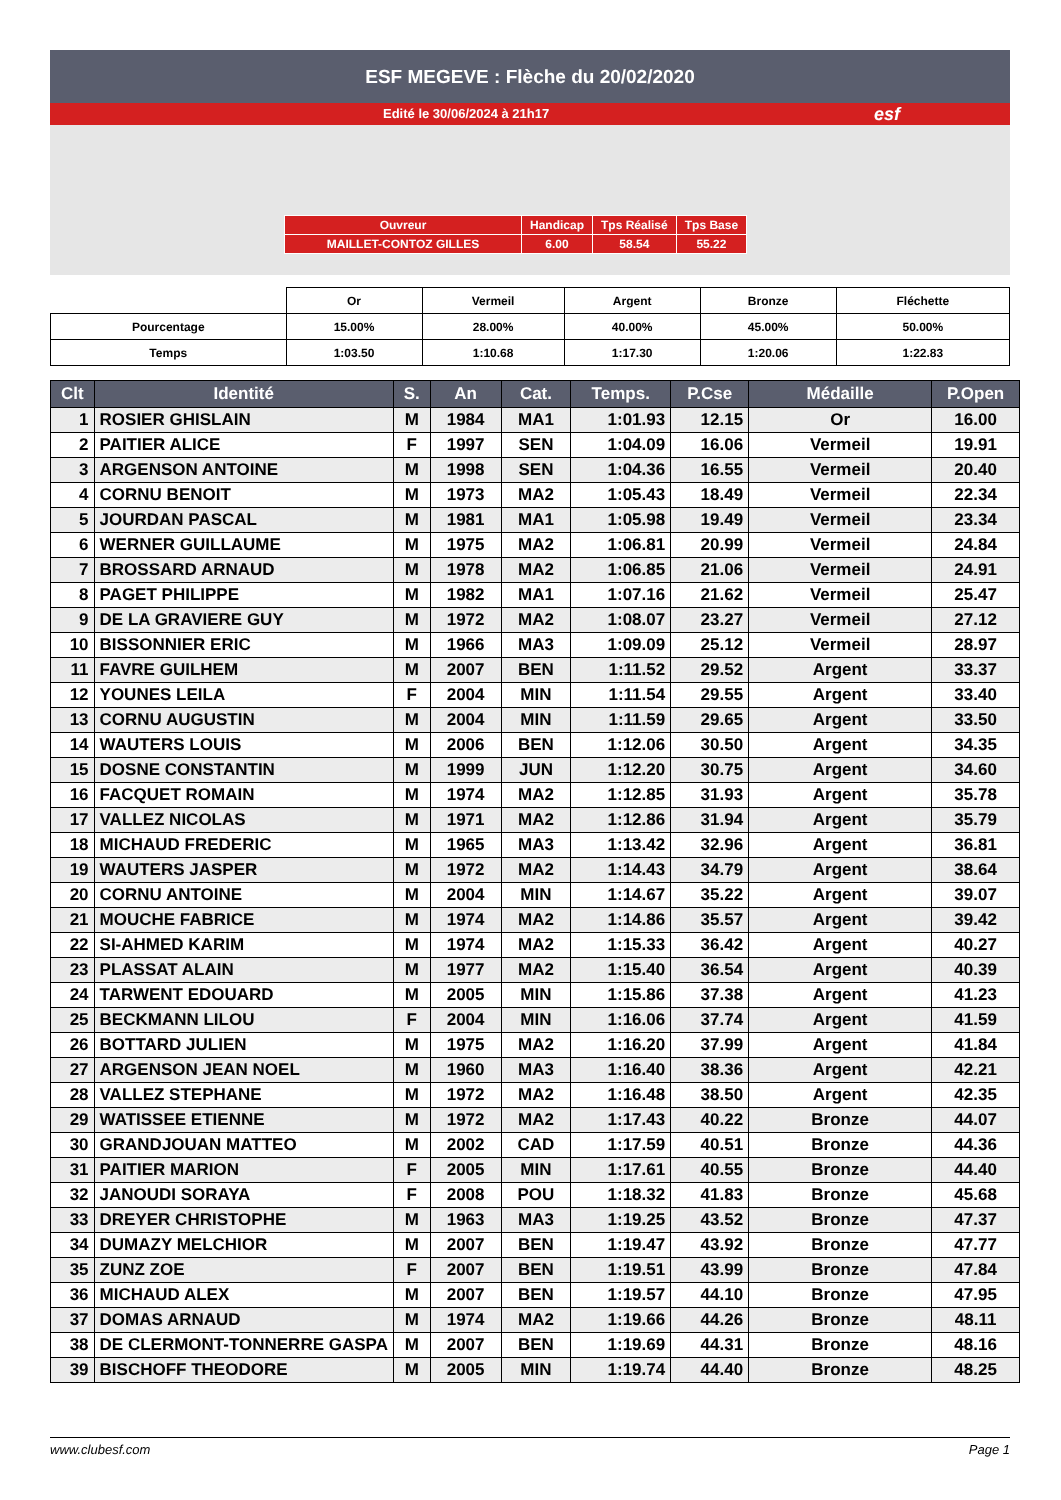ESF MEGEVE : Flèche du 20/02/2020
Edité le 30/06/2024 à 21h17 esf
| Ouvreur | Handicap | Tps Réalisé | Tps Base |
| MAILLET-CONTOZ GILLES | 6.00 | 58.54 | 55.22 |
| | Or | Vermeil | Argent | Bronze | Fléchette |
| Pourcentage | 15.00% | 28.00% | 40.00% | 45.00% | 50.00% |
| Temps | 1:03.50 | 1:10.68 | 1:17.30 | 1:20.06 | 1:22.83 |
| Clt | Identité | S. | An | Cat. | Temps. | P.Cse | Médaille | P.Open |
| --- | --- | --- | --- | --- | --- | --- | --- | --- |
| 1 | ROSIER GHISLAIN | M | 1984 | MA1 | 1:01.93 | 12.15 | Or | 16.00 |
| 2 | PAITIER ALICE | F | 1997 | SEN | 1:04.09 | 16.06 | Vermeil | 19.91 |
| 3 | ARGENSON ANTOINE | M | 1998 | SEN | 1:04.36 | 16.55 | Vermeil | 20.40 |
| 4 | CORNU BENOIT | M | 1973 | MA2 | 1:05.43 | 18.49 | Vermeil | 22.34 |
| 5 | JOURDAN PASCAL | M | 1981 | MA1 | 1:05.98 | 19.49 | Vermeil | 23.34 |
| 6 | WERNER GUILLAUME | M | 1975 | MA2 | 1:06.81 | 20.99 | Vermeil | 24.84 |
| 7 | BROSSARD ARNAUD | M | 1978 | MA2 | 1:06.85 | 21.06 | Vermeil | 24.91 |
| 8 | PAGET PHILIPPE | M | 1982 | MA1 | 1:07.16 | 21.62 | Vermeil | 25.47 |
| 9 | DE LA GRAVIERE GUY | M | 1972 | MA2 | 1:08.07 | 23.27 | Vermeil | 27.12 |
| 10 | BISSONNIER ERIC | M | 1966 | MA3 | 1:09.09 | 25.12 | Vermeil | 28.97 |
| 11 | FAVRE GUILHEM | M | 2007 | BEN | 1:11.52 | 29.52 | Argent | 33.37 |
| 12 | YOUNES LEILA | F | 2004 | MIN | 1:11.54 | 29.55 | Argent | 33.40 |
| 13 | CORNU AUGUSTIN | M | 2004 | MIN | 1:11.59 | 29.65 | Argent | 33.50 |
| 14 | WAUTERS LOUIS | M | 2006 | BEN | 1:12.06 | 30.50 | Argent | 34.35 |
| 15 | DOSNE CONSTANTIN | M | 1999 | JUN | 1:12.20 | 30.75 | Argent | 34.60 |
| 16 | FACQUET ROMAIN | M | 1974 | MA2 | 1:12.85 | 31.93 | Argent | 35.78 |
| 17 | VALLEZ NICOLAS | M | 1971 | MA2 | 1:12.86 | 31.94 | Argent | 35.79 |
| 18 | MICHAUD FREDERIC | M | 1965 | MA3 | 1:13.42 | 32.96 | Argent | 36.81 |
| 19 | WAUTERS JASPER | M | 1972 | MA2 | 1:14.43 | 34.79 | Argent | 38.64 |
| 20 | CORNU ANTOINE | M | 2004 | MIN | 1:14.67 | 35.22 | Argent | 39.07 |
| 21 | MOUCHE FABRICE | M | 1974 | MA2 | 1:14.86 | 35.57 | Argent | 39.42 |
| 22 | SI-AHMED KARIM | M | 1974 | MA2 | 1:15.33 | 36.42 | Argent | 40.27 |
| 23 | PLASSAT ALAIN | M | 1977 | MA2 | 1:15.40 | 36.54 | Argent | 40.39 |
| 24 | TARWENT EDOUARD | M | 2005 | MIN | 1:15.86 | 37.38 | Argent | 41.23 |
| 25 | BECKMANN LILOU | F | 2004 | MIN | 1:16.06 | 37.74 | Argent | 41.59 |
| 26 | BOTTARD JULIEN | M | 1975 | MA2 | 1:16.20 | 37.99 | Argent | 41.84 |
| 27 | ARGENSON JEAN NOEL | M | 1960 | MA3 | 1:16.40 | 38.36 | Argent | 42.21 |
| 28 | VALLEZ STEPHANE | M | 1972 | MA2 | 1:16.48 | 38.50 | Argent | 42.35 |
| 29 | WATISSEE ETIENNE | M | 1972 | MA2 | 1:17.43 | 40.22 | Bronze | 44.07 |
| 30 | GRANDJOUAN MATTEO | M | 2002 | CAD | 1:17.59 | 40.51 | Bronze | 44.36 |
| 31 | PAITIER MARION | F | 2005 | MIN | 1:17.61 | 40.55 | Bronze | 44.40 |
| 32 | JANOUDI SORAYA | F | 2008 | POU | 1:18.32 | 41.83 | Bronze | 45.68 |
| 33 | DREYER CHRISTOPHE | M | 1963 | MA3 | 1:19.25 | 43.52 | Bronze | 47.37 |
| 34 | DUMAZY MELCHIOR | M | 2007 | BEN | 1:19.47 | 43.92 | Bronze | 47.77 |
| 35 | ZUNZ ZOE | F | 2007 | BEN | 1:19.51 | 43.99 | Bronze | 47.84 |
| 36 | MICHAUD ALEX | M | 2007 | BEN | 1:19.57 | 44.10 | Bronze | 47.95 |
| 37 | DOMAS ARNAUD | M | 1974 | MA2 | 1:19.66 | 44.26 | Bronze | 48.11 |
| 38 | DE CLERMONT-TONNERRE GASPA | M | 2007 | BEN | 1:19.69 | 44.31 | Bronze | 48.16 |
| 39 | BISCHOFF THEODORE | M | 2005 | MIN | 1:19.74 | 44.40 | Bronze | 48.25 |
www.clubesf.com Page 1